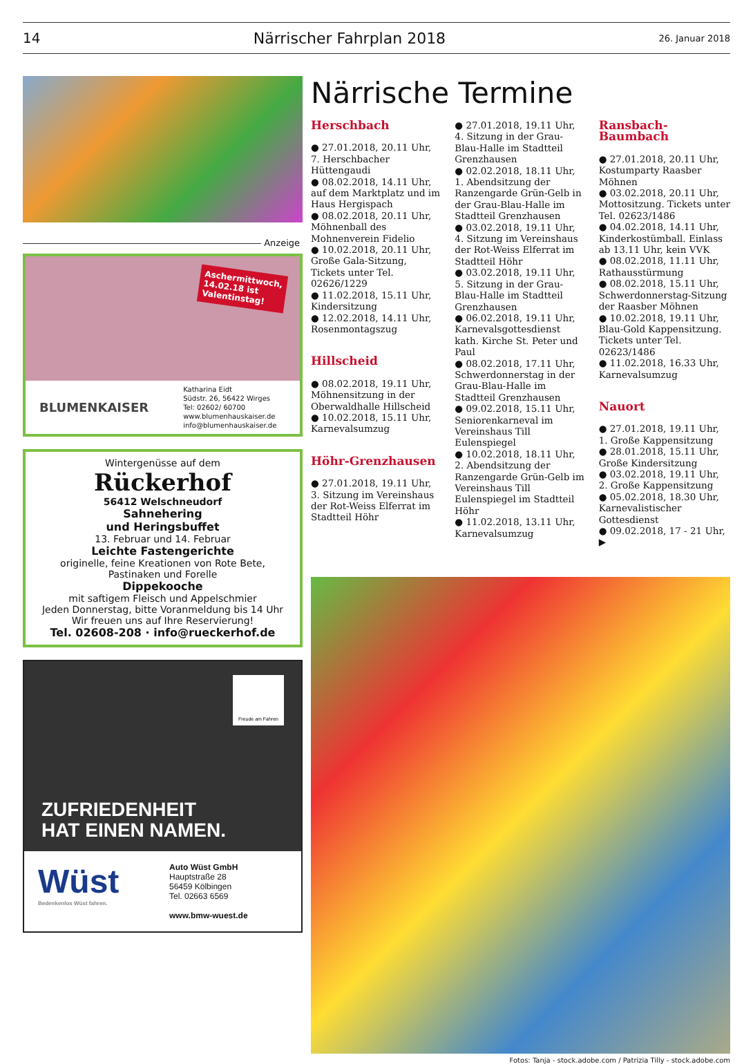14 Närrischer Fahrplan 2018 26. Januar 2018
Anzeige
Aschermittwoch,
14.02.18 ist
Valentinstag!
BLUMENKAISER
Katharina Eidt
Südstr. 26, 56422 Wirges
Tel: 02602/ 60700
www.blumenhauskaiser.de
info@blumenhauskaiser.de
Wintergenüsse auf dem
Rückerhof
56412 Welschneudorf
Sahnehering
und Heringsbuffet
13. Februar und 14. Februar
Leichte Fastengerichte
originelle, feine Kreationen von Rote Bete,
Pastinaken und Forelle
Dippekooche
mit saftigem Fleisch und Appelschmier
Jeden Donnerstag, bitte Voranmeldung bis 14 Uhr
Wir freuen uns auf Ihre Reservierung!
Tel. 02608-208 · info@rueckerhof.de
Freude am Fahren
ZUFRIEDENHEIT
HAT EINEN NAMEN.
Wüst
Bedenkenlos Wüst fahren.
Auto Wüst GmbH
Hauptstraße 28
56459 Kölbingen
Tel. 02663 6569
www.bmw-wuest.de
Närrische Termine
Herschbach
● 27.01.2018, 20.11 Uhr, 7. Herschbacher Hüttengaudi
● 08.02.2018, 14.11 Uhr, auf dem Marktplatz und im Haus Hergispach
● 08.02.2018, 20.11 Uhr, Möhnenball des Mohnenverein Fidelio
● 10.02.2018, 20.11 Uhr, Große Gala-Sitzung, Tickets unter Tel. 02626/1229
● 11.02.2018, 15.11 Uhr, Kindersitzung
● 12.02.2018, 14.11 Uhr, Rosenmontagszug
Hillscheid
● 08.02.2018, 19.11 Uhr, Möhnensitzung in der Oberwaldhalle Hillscheid
● 10.02.2018, 15.11 Uhr, Karnevalsumzug
Höhr-Grenzhausen
● 27.01.2018, 19.11 Uhr, 3. Sitzung im Vereinshaus der Rot-Weiss Elferrat im Stadtteil Höhr
● 27.01.2018, 19.11 Uhr, 4. Sitzung in der Grau-Blau-Halle im Stadtteil Grenzhausen
● 02.02.2018, 18.11 Uhr, 1. Abendsitzung der Ranzengarde Grün-Gelb in der Grau-Blau-Halle im Stadtteil Grenzhausen
● 03.02.2018, 19.11 Uhr, 4. Sitzung im Vereinshaus der Rot-Weiss Elferrat im Stadtteil Höhr
● 03.02.2018, 19.11 Uhr, 5. Sitzung in der Grau-Blau-Halle im Stadtteil Grenzhausen
● 06.02.2018, 19.11 Uhr, Karnevalsgottesdienst kath. Kirche St. Peter und Paul
● 08.02.2018, 17.11 Uhr, Schwerdonnerstag in der Grau-Blau-Halle im Stadtteil Grenzhausen
● 09.02.2018, 15.11 Uhr, Seniorenkarneval im Vereinshaus Till Eulenspiegel
● 10.02.2018, 18.11 Uhr, 2. Abendsitzung der Ranzengarde Grün-Gelb im Vereinshaus Till Eulenspiegel im Stadtteil Höhr
● 11.02.2018, 13.11 Uhr, Karnevalsumzug
Ransbach-Baumbach
● 27.01.2018, 20.11 Uhr, Kostumparty Raasber Möhnen
● 03.02.2018, 20.11 Uhr, Mottositzung. Tickets unter Tel. 02623/1486
● 04.02.2018, 14.11 Uhr, Kinderkostümball. Einlass ab 13.11 Uhr, kein VVK
● 08.02.2018, 11.11 Uhr, Rathausstürmung
● 08.02.2018, 15.11 Uhr, Schwerdonnerstag-Sitzung der Raasber Möhnen
● 10.02.2018, 19.11 Uhr, Blau-Gold Kappensitzung. Tickets unter Tel. 02623/1486
● 11.02.2018, 16.33 Uhr, Karnevalsumzug
Nauort
● 27.01.2018, 19.11 Uhr, 1. Große Kappensitzung
● 28.01.2018, 15.11 Uhr, Große Kindersitzung
● 03.02.2018, 19.11 Uhr, 2. Große Kappensitzung
● 05.02.2018, 18.30 Uhr, Karnevalistischer Gottesdienst
● 09.02.2018, 17 - 21 Uhr, ▶
Fotos: Tanja - stock.adobe.com / Patrizia Tilly - stock.adobe.com